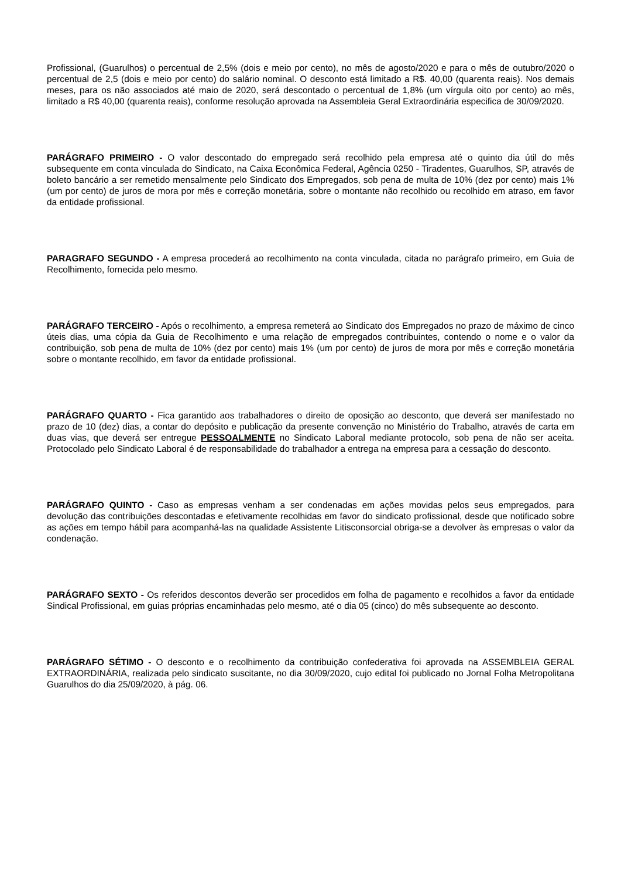Profissional, (Guarulhos) o percentual de 2,5% (dois e meio por cento), no mês de agosto/2020 e para o mês de outubro/2020 o percentual de 2,5 (dois e meio por cento) do salário nominal. O desconto está limitado a R$. 40,00 (quarenta reais). Nos demais meses, para os não associados até maio de 2020, será descontado o percentual de 1,8% (um vírgula oito por cento) ao mês, limitado a R$ 40,00 (quarenta reais), conforme resolução aprovada na Assembleia Geral Extraordinária especifica de 30/09/2020.
PARÁGRAFO PRIMEIRO - O valor descontado do empregado será recolhido pela empresa até o quinto dia útil do mês subsequente em conta vinculada do Sindicato, na Caixa Econômica Federal, Agência 0250 - Tiradentes, Guarulhos, SP, através de boleto bancário a ser remetido mensalmente pelo Sindicato dos Empregados, sob pena de multa de 10% (dez por cento) mais 1% (um por cento) de juros de mora por mês e correção monetária, sobre o montante não recolhido ou recolhido em atraso, em favor da entidade profissional.
PARAGRAFO SEGUNDO - A empresa procederá ao recolhimento na conta vinculada, citada no parágrafo primeiro, em Guia de Recolhimento, fornecida pelo mesmo.
PARÁGRAFO TERCEIRO - Após o recolhimento, a empresa remeterá ao Sindicato dos Empregados no prazo de máximo de cinco úteis dias, uma cópia da Guia de Recolhimento e uma relação de empregados contribuintes, contendo o nome e o valor da contribuição, sob pena de multa de 10% (dez por cento) mais 1% (um por cento) de juros de mora por mês e correção monetária sobre o montante recolhido, em favor da entidade profissional.
PARÁGRAFO QUARTO - Fica garantido aos trabalhadores o direito de oposição ao desconto, que deverá ser manifestado no prazo de 10 (dez) dias, a contar do depósito e publicação da presente convenção no Ministério do Trabalho, através de carta em duas vias, que deverá ser entregue PESSOALMENTE no Sindicato Laboral mediante protocolo, sob pena de não ser aceita. Protocolado pelo Sindicato Laboral é de responsabilidade do trabalhador a entrega na empresa para a cessação do desconto.
PARÁGRAFO QUINTO - Caso as empresas venham a ser condenadas em ações movidas pelos seus empregados, para devolução das contribuições descontadas e efetivamente recolhidas em favor do sindicato profissional, desde que notificado sobre as ações em tempo hábil para acompanhá-las na qualidade Assistente Litisconsorcial obriga-se a devolver às empresas o valor da condenação.
PARÁGRAFO SEXTO - Os referidos descontos deverão ser procedidos em folha de pagamento e recolhidos a favor da entidade Sindical Profissional, em guias próprias encaminhadas pelo mesmo, até o dia 05 (cinco) do mês subsequente ao desconto.
PARÁGRAFO SÉTIMO - O desconto e o recolhimento da contribuição confederativa foi aprovada na ASSEMBLEIA GERAL EXTRAORDINÁRIA, realizada pelo sindicato suscitante, no dia 30/09/2020, cujo edital foi publicado no Jornal Folha Metropolitana Guarulhos do dia 25/09/2020, à pág. 06.